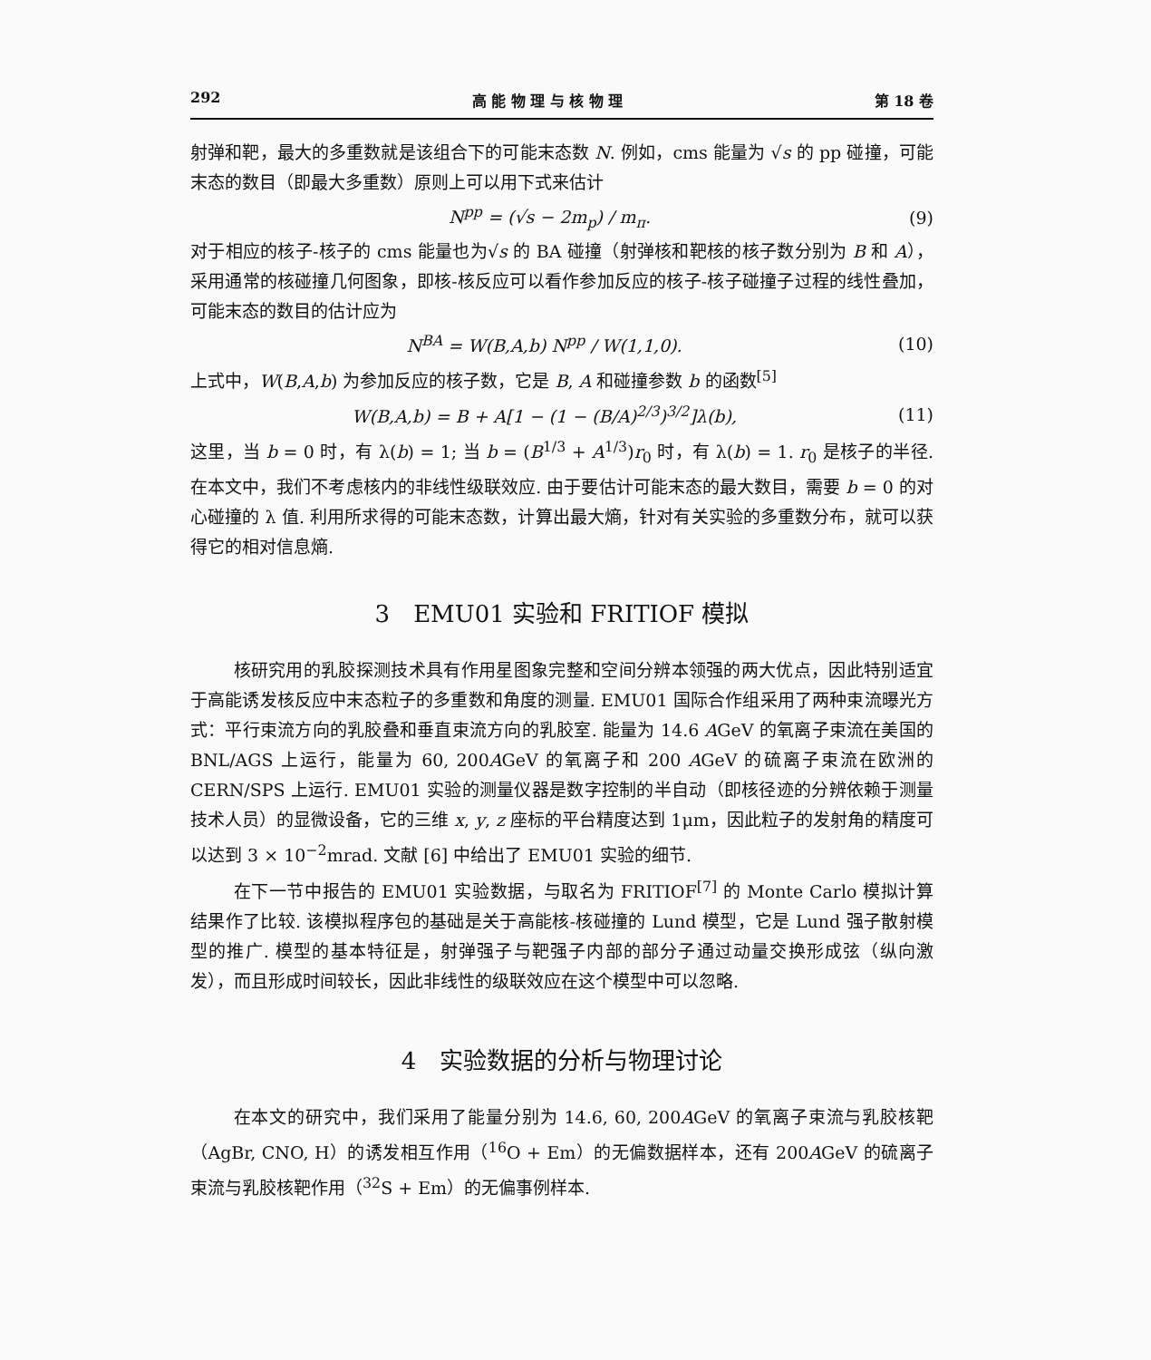292 高 能 物 理 与 核 物 理 第 18 卷
射弹和靶，最大的多重数就是该组合下的可能末态数 N. 例如，cms 能量为 √s 的 pp 碰撞，可能末态的数目（即最大多重数）原则上可以用下式来估计
N<sup>pp</sup> = (√s − 2m<sub>p</sub>) / m<sub>π</sub>. (9)
对于相应的核子-核子的 cms 能量也为√s 的 BA 碰撞（射弹核和靶核的核子数分别为 B 和 A），采用通常的核碰撞几何图象，即核-核反应可以看作参加反应的核子-核子碰撞子过程的线性叠加，可能末态的数目的估计应为
N<sup>BA</sup> = W(B,A,b) N<sup>pp</sup> / W(1,1,0). (10)
上式中，W(B,A,b) 为参加反应的核子数，它是 B, A 和碰撞参数 b 的函数<sup>[5]</sup>
W(B,A,b) = B + A[1 − (1 − (B/A)<sup>2/3</sup>)<sup>3/2</sup>]λ(b), (11)
这里，当 b = 0 时，有 λ(b) = 1; 当 b = (B<sup>1/3</sup> + A<sup>1/3</sup>)r<sub>0</sub> 时，有 λ(b) = 1. r<sub>0</sub> 是核子的半径. 在本文中，我们不考虑核内的非线性级联效应. 由于要估计可能末态的最大数目，需要 b = 0 的对心碰撞的 λ 值. 利用所求得的可能末态数，计算出最大熵，针对有关实验的多重数分布，就可以获得它的相对信息熵.
3　EMU01 实验和 FRITIOF 模拟
核研究用的乳胶探测技术具有作用星图象完整和空间分辨本领强的两大优点，因此特别适宜于高能诱发核反应中末态粒子的多重数和角度的测量. EMU01 国际合作组采用了两种束流曝光方式：平行束流方向的乳胶叠和垂直束流方向的乳胶室. 能量为 14.6 AGeV 的氧离子束流在美国的 BNL/AGS 上运行，能量为 60, 200AGeV 的氧离子和 200 AGeV 的硫离子束流在欧洲的 CERN/SPS 上运行. EMU01 实验的测量仪器是数字控制的半自动（即核径迹的分辨依赖于测量技术人员）的显微设备，它的三维 x, y, z 座标的平台精度达到 1μm，因此粒子的发射角的精度可以达到 3 × 10<sup>−2</sup>mrad. 文献 [6] 中给出了 EMU01 实验的细节.
在下一节中报告的 EMU01 实验数据，与取名为 FRITIOF<sup>[7]</sup> 的 Monte Carlo 模拟计算结果作了比较. 该模拟程序包的基础是关于高能核-核碰撞的 Lund 模型，它是 Lund 强子散射模型的推广. 模型的基本特征是，射弹强子与靶强子内部的部分子通过动量交换形成弦（纵向激发），而且形成时间较长，因此非线性的级联效应在这个模型中可以忽略.
4　实验数据的分析与物理讨论
在本文的研究中，我们采用了能量分别为 14.6, 60, 200AGeV 的氧离子束流与乳胶核靶（AgBr, CNO, H）的诱发相互作用（<sup>16</sup>O + Em）的无偏数据样本，还有 200AGeV 的硫离子束流与乳胶核靶作用（<sup>32</sup>S + Em）的无偏事例样本.